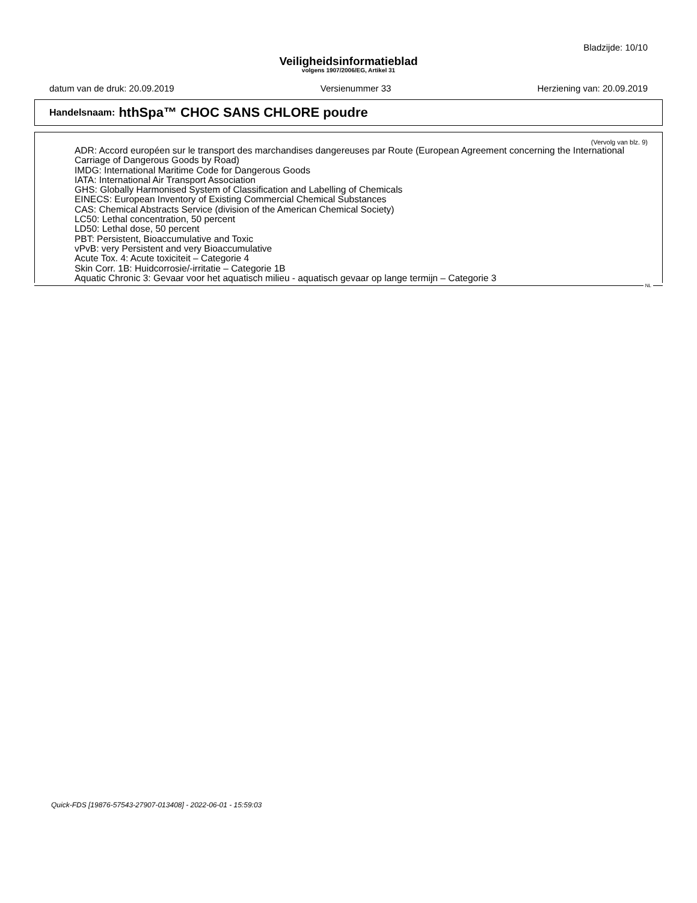Bladzijde: 10/10
Veiligheidsinformatieblad
volgens 1907/2006/EG, Artikel 31
datum van de druk: 20.09.2019 Versienummer 33 Herziening van: 20.09.2019
Handelsnaam: hthSpa™ CHOC SANS CHLORE poudre
(Vervolg van blz. 9)
ADR: Accord européen sur le transport des marchandises dangereuses par Route (European Agreement concerning the International Carriage of Dangerous Goods by Road)
IMDG: International Maritime Code for Dangerous Goods
IATA: International Air Transport Association
GHS: Globally Harmonised System of Classification and Labelling of Chemicals
EINECS: European Inventory of Existing Commercial Chemical Substances
CAS: Chemical Abstracts Service (division of the American Chemical Society)
LC50: Lethal concentration, 50 percent
LD50: Lethal dose, 50 percent
PBT: Persistent, Bioaccumulative and Toxic
vPvB: very Persistent and very Bioaccumulative
Acute Tox. 4: Acute toxiciteit – Categorie 4
Skin Corr. 1B: Huidcorrosie/-irritatie – Categorie 1B
Aquatic Chronic 3: Gevaar voor het aquatisch milieu - aquatisch gevaar op lange termijn – Categorie 3
NL
Quick-FDS [19876-57543-27907-013408] - 2022-06-01 - 15:59:03